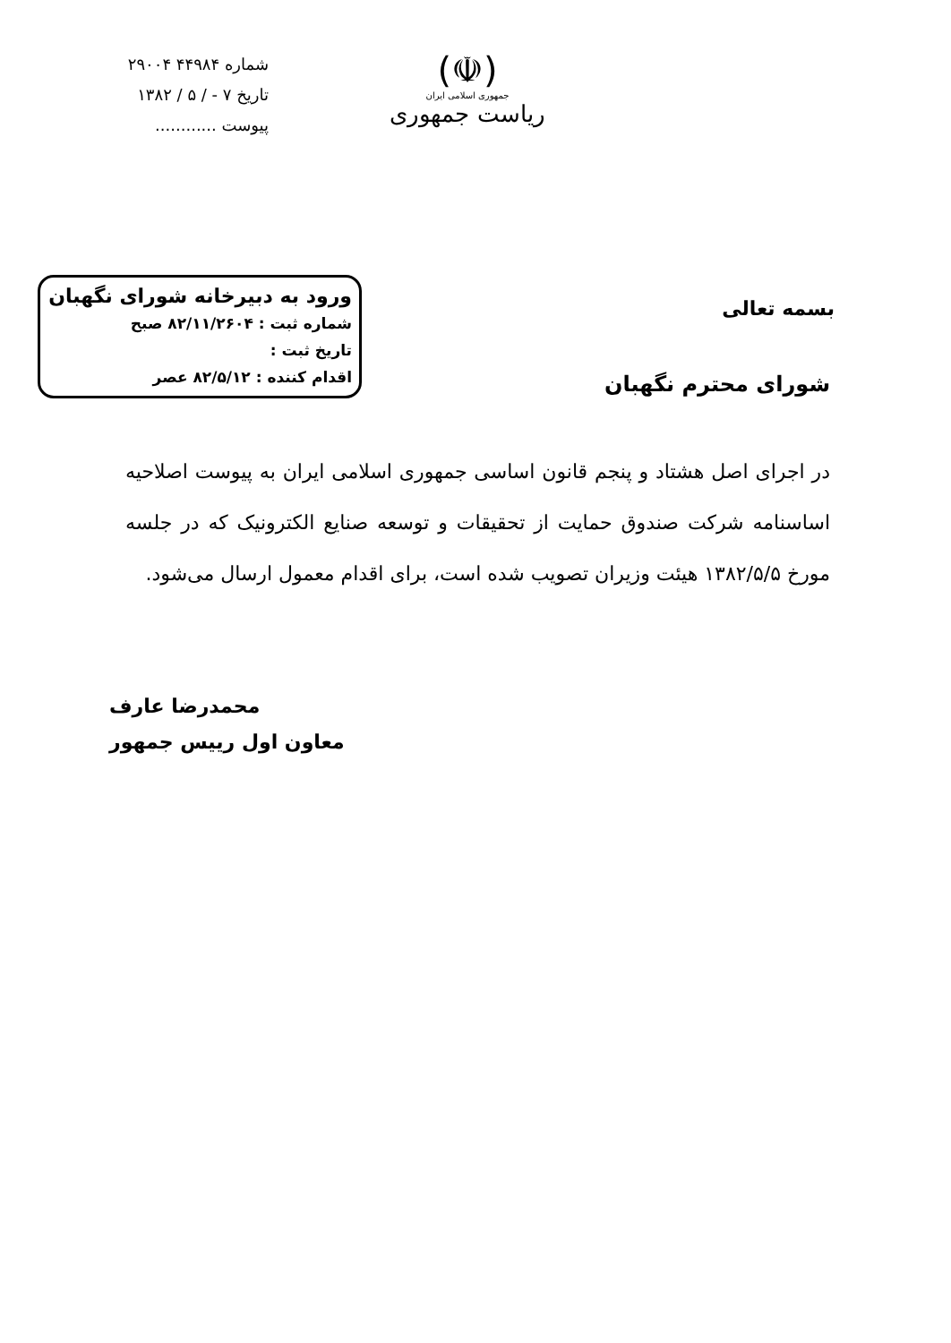(☫)
جمهوری اسلامی ایران
ریاست جمهوری
شماره ۴۴۹۸۴ ۲۹۰۰۴
تاریخ ۷ - / ۵ / ۱۳۸۲
پیوست ............
بسمه تعالی
ورود به دبیرخانه شورای نگهبان
شماره ثبت : ۸۲/۱۱/۲۶۰۴ صبح
تاریخ ثبت :
اقدام کننده : ۸۲/۵/۱۲ عصر
شورای محترم نگهبان
در اجرای اصل هشتاد و پنجم قانون اساسی جمهوری اسلامی ایران به پیوست اصلاحیه اساسنامه شرکت صندوق حمایت از تحقیقات و توسعه صنایع الکترونیک که در جلسه مورخ ۱۳۸۲/۵/۵ هیئت وزیران تصویب شده است، برای اقدام معمول ارسال می‌شود.
محمدرضا عارف
معاون اول رییس جمهور